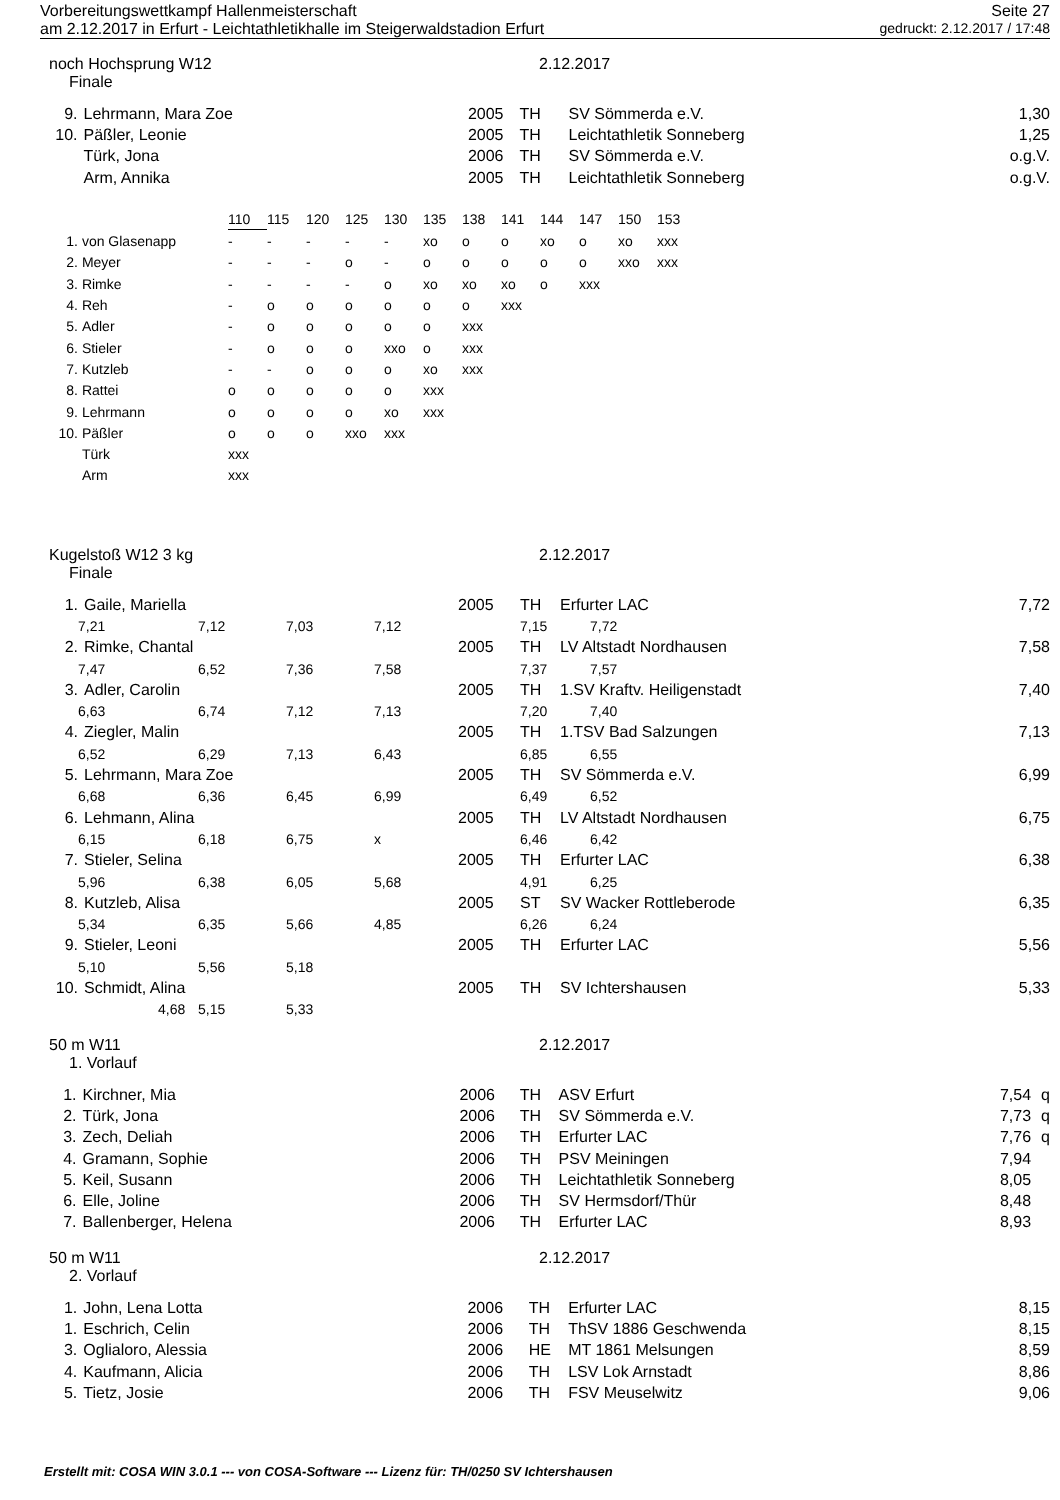Vorbereitungswettkampf Hallenmeisterschaft Seite 27
am 2.12.2017 in Erfurt - Leichtathletikhalle im Steigerwaldstadion Erfurt gedruckt: 2.12.2017 / 17:48
noch Hochsprung W12 2.12.2017
Finale
| 9. | Lehrmann, Mara Zoe | 2005 | TH | SV Sömmerda e.V. | 1,30 |
| 10. | Päßler, Leonie | 2005 | TH | Leichtathletik Sonneberg | 1,25 |
| | Türk, Jona | 2006 | TH | SV Sömmerda e.V. | o.g.V. |
| | Arm, Annika | 2005 | TH | Leichtathletik Sonneberg | o.g.V. |
| | | 110 | 115 | 120 | 125 | 130 | 135 | 138 | 141 | 144 | 147 | 150 | 153 |
| 1. | von Glasenapp | - | - | - | - | - | xo | o | o | xo | o | xo | xxx |
| 2. | Meyer | - | - | - | o | - | o | o | o | o | o | xxo | xxx |
| 3. | Rimke | - | - | - | - | o | xo | xo | xo | o | xxx | | |
| 4. | Reh | - | o | o | o | o | o | o | xxx | | | | |
| 5. | Adler | - | o | o | o | o | o | xxx | | | | | |
| 6. | Stieler | - | o | o | o | xxo | o | xxx | | | | | |
| 7. | Kutzleb | - | - | o | o | o | xo | xxx | | | | | |
| 8. | Rattei | o | o | o | o | o | xxx | | | | | | |
| 9. | Lehrmann | o | o | o | o | xo | xxx | | | | | | |
| 10. | Päßler | o | o | o | xxo | xxx | | | | | | | |
| | Türk | xxx | | | | | | | | | | | |
| | Arm | xxx | | | | | | | | | | | |
Kugelstoß W12 3 kg 2.12.2017
Finale
| 1. | Gaile, Mariella | | | | 2005 | TH | Erfurter LAC | 7,72 |
| | 7,21 | 7,12 | 7,03 | 7,12 | | 7,15 7,72 | | |
| 2. | Rimke, Chantal | | | | 2005 | TH | LV Altstadt Nordhausen | 7,58 |
| | 7,47 | 6,52 | 7,36 | 7,58 | | 7,37 7,57 | | |
| 3. | Adler, Carolin | | | | 2005 | TH | 1.SV Kraftv. Heiligenstadt | 7,40 |
| | 6,63 | 6,74 | 7,12 | 7,13 | | 7,20 7,40 | | |
| 4. | Ziegler, Malin | | | | 2005 | TH | 1.TSV Bad Salzungen | 7,13 |
| | 6,52 | 6,29 | 7,13 | 6,43 | | 6,85 6,55 | | |
| 5. | Lehrmann, Mara Zoe | | | | 2005 | TH | SV Sömmerda e.V. | 6,99 |
| | 6,68 | 6,36 | 6,45 | 6,99 | | 6,49 6,52 | | |
| 6. | Lehmann, Alina | | | | 2005 | TH | LV Altstadt Nordhausen | 6,75 |
| | 6,15 | 6,18 | 6,75 | x | | 6,46 6,42 | | |
| 7. | Stieler, Selina | | | | 2005 | TH | Erfurter LAC | 6,38 |
| | 5,96 | 6,38 | 6,05 | 5,68 | | 4,91 6,25 | | |
| 8. | Kutzleb, Alisa | | | | 2005 | ST | SV Wacker Rottleberode | 6,35 |
| | 5,34 | 6,35 | 5,66 | 4,85 | | 6,26 6,24 | | |
| 9. | Stieler, Leoni | | | | 2005 | TH | Erfurter LAC | 5,56 |
| | 5,10 | 5,56 | 5,18 | | | | | |
| 10. | Schmidt, Alina | | | | 2005 | TH | SV Ichtershausen | 5,33 |
| | 4,68 | 5,15 | 5,33 | | | | | |
50 m W11 2.12.2017
1. Vorlauf
| 1. | Kirchner, Mia | 2006 | TH | ASV Erfurt | 7,54 | q |
| 2. | Türk, Jona | 2006 | TH | SV Sömmerda e.V. | 7,73 | q |
| 3. | Zech, Deliah | 2006 | TH | Erfurter LAC | 7,76 | q |
| 4. | Gramann, Sophie | 2006 | TH | PSV Meiningen | 7,94 | |
| 5. | Keil, Susann | 2006 | TH | Leichtathletik Sonneberg | 8,05 | |
| 6. | Elle, Joline | 2006 | TH | SV Hermsdorf/Thür | 8,48 | |
| 7. | Ballenberger, Helena | 2006 | TH | Erfurter LAC | 8,93 | |
50 m W11 2.12.2017
2. Vorlauf
| 1. | John, Lena Lotta | 2006 | TH | Erfurter LAC | 8,15 |
| 1. | Eschrich, Celin | 2006 | TH | ThSV 1886 Geschwenda | 8,15 |
| 3. | Oglialoro, Alessia | 2006 | HE | MT 1861 Melsungen | 8,59 |
| 4. | Kaufmann, Alicia | 2006 | TH | LSV Lok Arnstadt | 8,86 |
| 5. | Tietz, Josie | 2006 | TH | FSV Meuselwitz | 9,06 |
Erstellt mit: COSA WIN 3.0.1 --- von COSA-Software --- Lizenz für: TH/0250 SV Ichtershausen